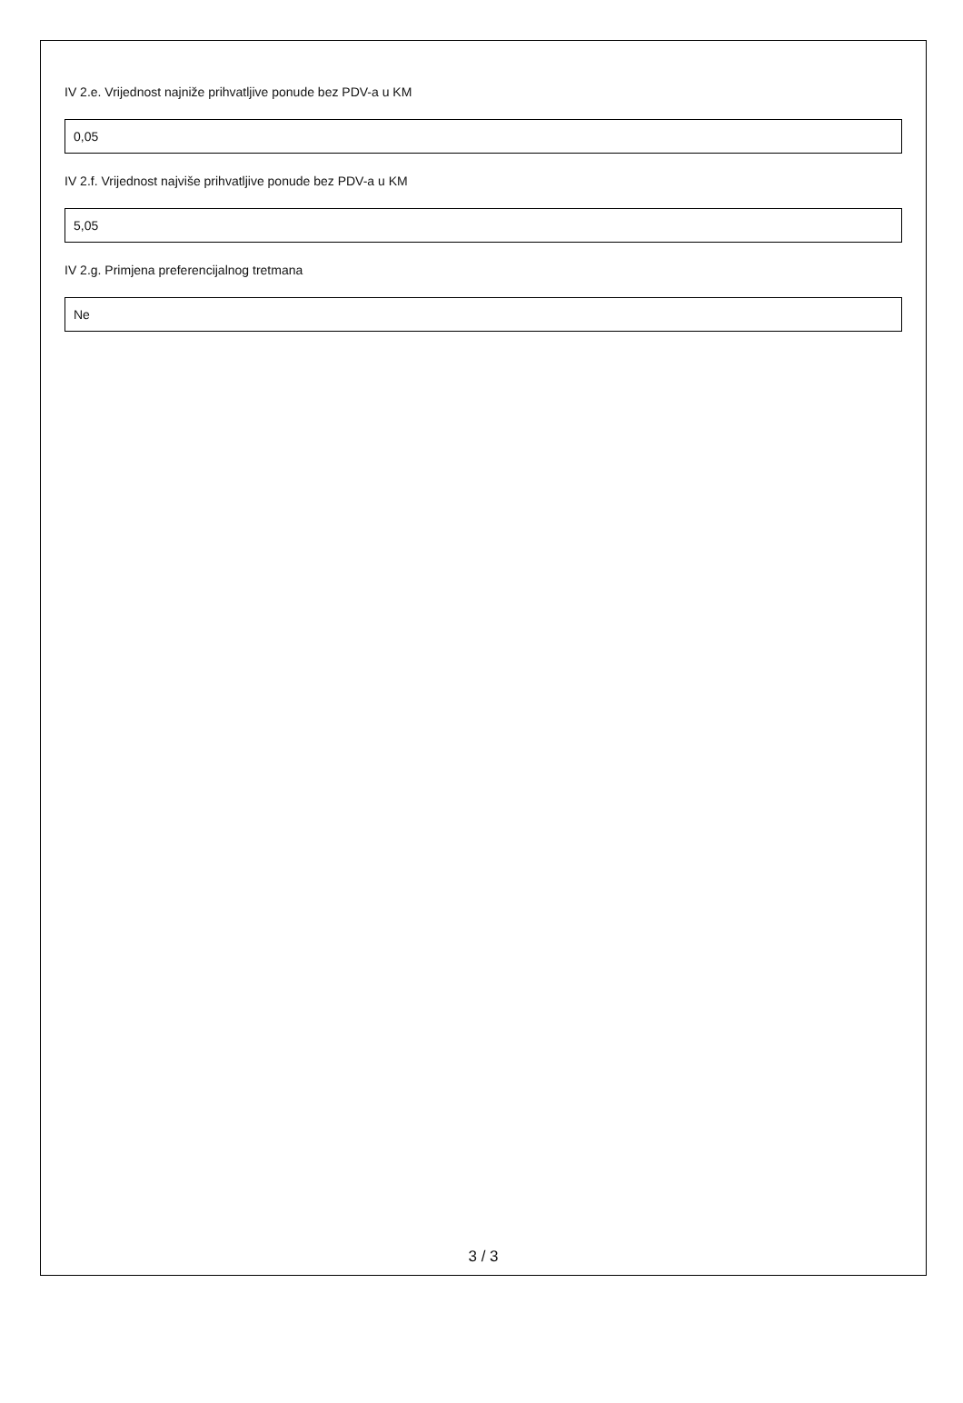IV 2.e. Vrijednost najniže prihvatljive ponude bez PDV-a u KM
0,05
IV 2.f. Vrijednost najviše prihvatljive ponude bez PDV-a u KM
5,05
IV 2.g. Primjena preferencijalnog tretmana
Ne
3 / 3